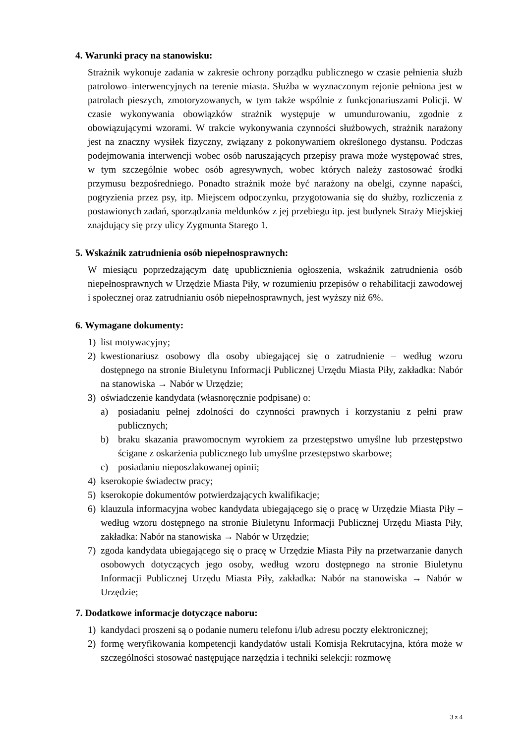4. Warunki pracy na stanowisku:
Strażnik wykonuje zadania w zakresie ochrony porządku publicznego w czasie pełnienia służb patrolowo–interwencyjnych na terenie miasta. Służba w wyznaczonym rejonie pełniona jest w patrolach pieszych, zmotoryzowanych, w tym także wspólnie z funkcjonariuszami Policji. W czasie wykonywania obowiązków strażnik występuje w umundurowaniu, zgodnie z obowiązującymi wzorami. W trakcie wykonywania czynności służbowych, strażnik narażony jest na znaczny wysiłek fizyczny, związany z pokonywaniem określonego dystansu. Podczas podejmowania interwencji wobec osób naruszających przepisy prawa może występować stres, w tym szczególnie wobec osób agresywnych, wobec których należy zastosować środki przymusu bezpośredniego. Ponadto strażnik może być narażony na obelgi, czynne napaści, pogryzienia przez psy, itp. Miejscem odpoczynku, przygotowania się do służby, rozliczenia z postawionych zadań, sporządzania meldunków z jej przebiegu itp. jest budynek Straży Miejskiej znajdujący się przy ulicy Zygmunta Starego 1.
5. Wskaźnik zatrudnienia osób niepełnosprawnych:
W miesiącu poprzedzającym datę upublicznienia ogłoszenia, wskaźnik zatrudnienia osób niepełnosprawnych w Urzędzie Miasta Piły, w rozumieniu przepisów o rehabilitacji zawodowej i społecznej oraz zatrudnianiu osób niepełnosprawnych, jest wyższy niż 6%.
6. Wymagane dokumenty:
1) list motywacyjny;
2) kwestionariusz osobowy dla osoby ubiegającej się o zatrudnienie – według wzoru dostępnego na stronie Biuletynu Informacji Publicznej Urzędu Miasta Piły, zakładka: Nabór na stanowiska → Nabór w Urzędzie;
3) oświadczenie kandydata (własnoręcznie podpisane) o:
a) posiadaniu pełnej zdolności do czynności prawnych i korzystaniu z pełni praw publicznych;
b) braku skazania prawomocnym wyrokiem za przestępstwo umyślne lub przestępstwo ścigane z oskarżenia publicznego lub umyślne przestępstwo skarbowe;
c) posiadaniu nieposzlakowanej opinii;
4) kserokopie świadectw pracy;
5) kserokopie dokumentów potwierdzających kwalifikacje;
6) klauzula informacyjna wobec kandydata ubiegającego się o pracę w Urzędzie Miasta Piły – według wzoru dostępnego na stronie Biuletynu Informacji Publicznej Urzędu Miasta Piły, zakładka: Nabór na stanowiska → Nabór w Urzędzie;
7) zgoda kandydata ubiegającego się o pracę w Urzędzie Miasta Piły na przetwarzanie danych osobowych dotyczących jego osoby, według wzoru dostępnego na stronie Biuletynu Informacji Publicznej Urzędu Miasta Piły, zakładka: Nabór na stanowiska → Nabór w Urzędzie;
7. Dodatkowe informacje dotyczące naboru:
1) kandydaci proszeni są o podanie numeru telefonu i/lub adresu poczty elektronicznej;
2) formę weryfikowania kompetencji kandydatów ustali Komisja Rekrutacyjna, która może w szczególności stosować następujące narzędzia i techniki selekcji: rozmowę
3 z 4